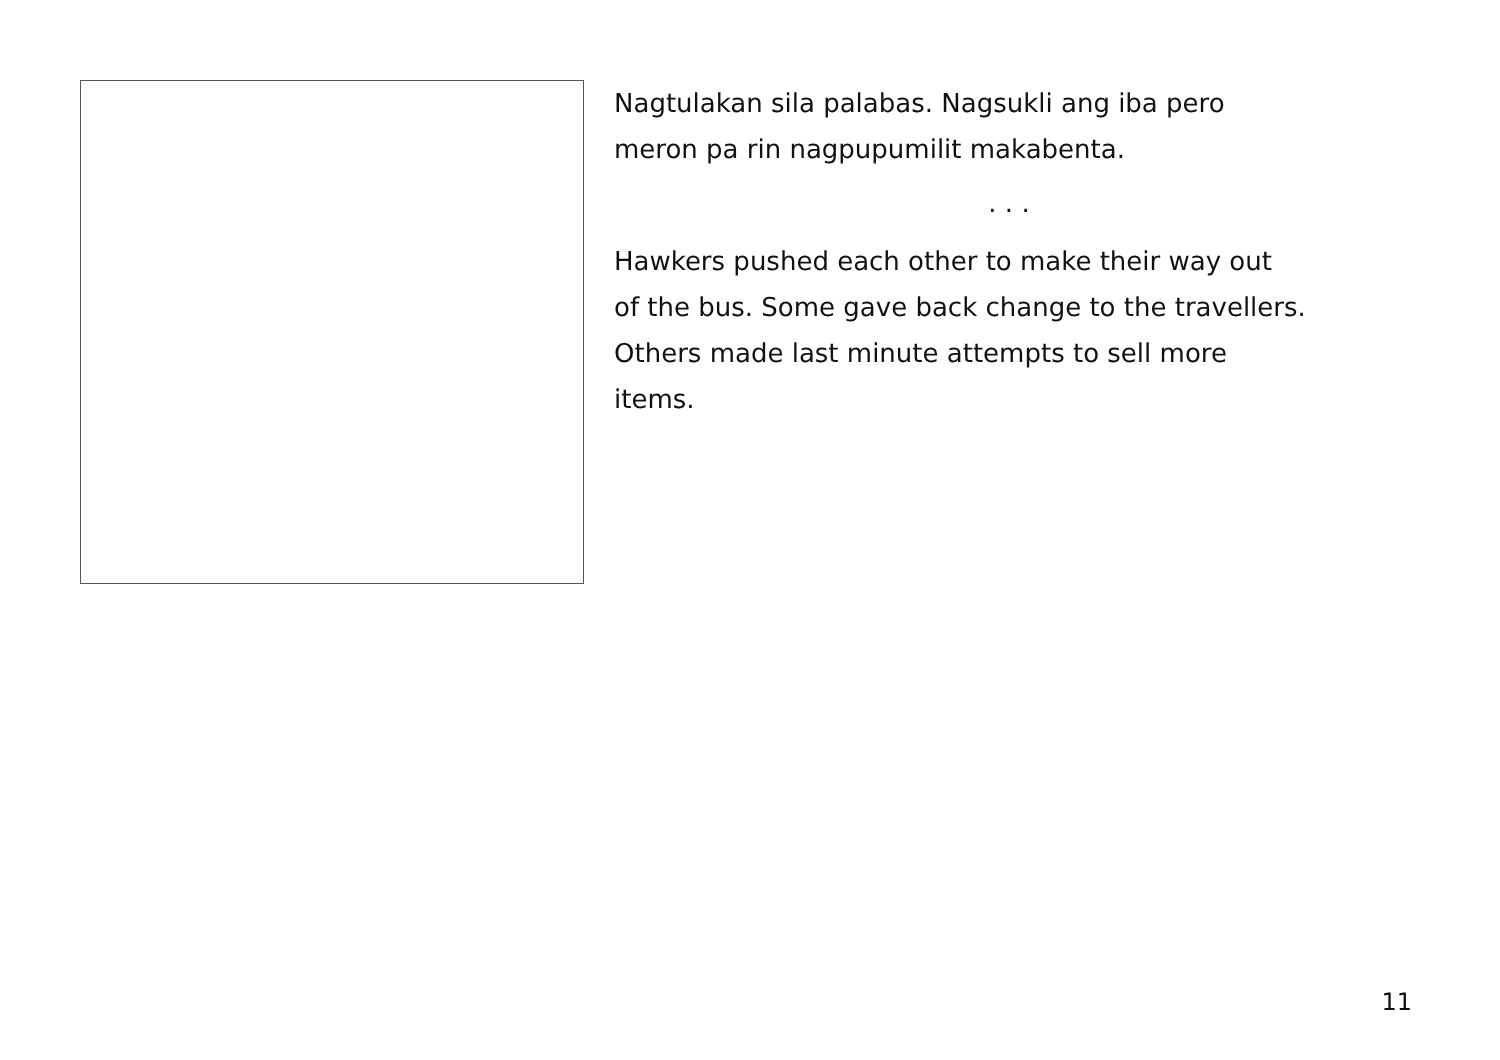Nagtulakan sila palabas. Nagsukli ang iba pero
meron pa rin nagpupumilit makabenta.
. . .
Hawkers pushed each other to make their way out
of the bus. Some gave back change to the travellers.
Others made last minute attempts to sell more
items.
11